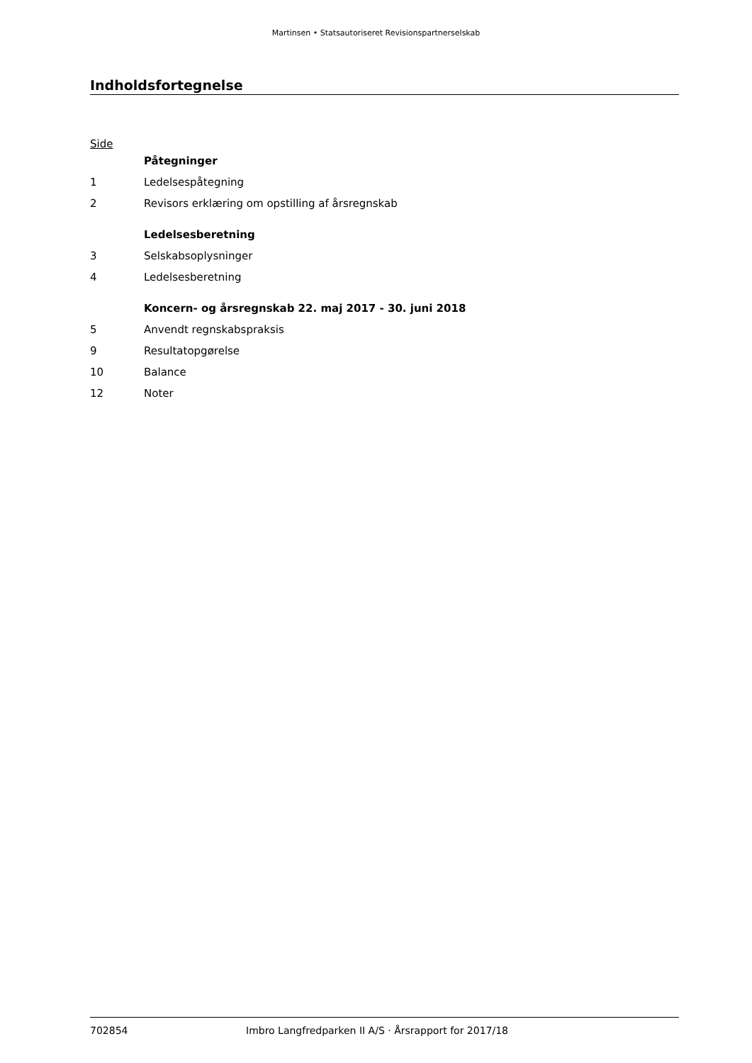Martinsen • Statsautoriseret Revisionspartnerselskab
Indholdsfortegnelse
Side
| | Påtegninger |
| 1 | Ledelsespåtegning |
| 2 | Revisors erklæring om opstilling af årsregnskab |
| | Ledelsesberetning |
| 3 | Selskabsoplysninger |
| 4 | Ledelsesberetning |
| | Koncern- og årsregnskab 22. maj 2017 - 30. juni 2018 |
| 5 | Anvendt regnskabspraksis |
| 9 | Resultatopgørelse |
| 10 | Balance |
| 12 | Noter |
702854 Imbro Langfredparken II A/S · Årsrapport for 2017/18